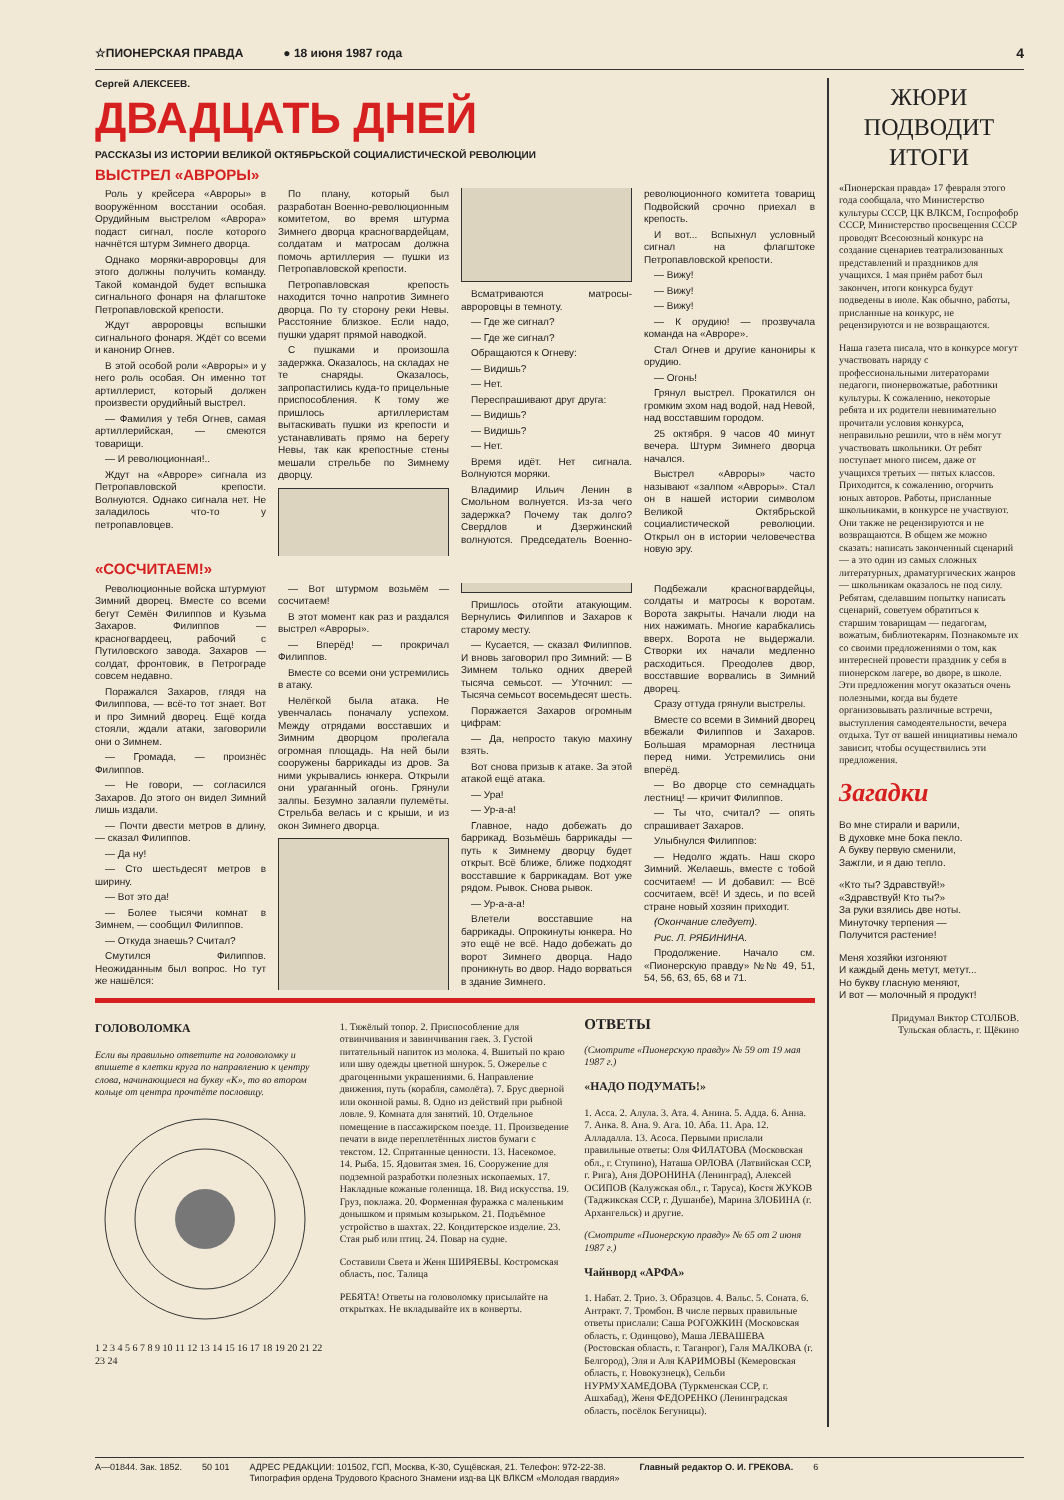☆ПИОНЕРСКАЯ ПРАВДА ● 18 июня 1987 года 4
Сергей АЛЕКСЕЕВ.
ДВАДЦАТЬ ДНЕЙ
РАССКАЗЫ ИЗ ИСТОРИИ ВЕЛИКОЙ ОКТЯБРЬСКОЙ СОЦИАЛИСТИЧЕСКОЙ РЕВОЛЮЦИИ
ВЫСТРЕЛ «АВРОРЫ»
Роль у крейсера «Авроры» в вооружённом восстании особая. Орудийным выстрелом «Аврора» подаст сигнал, после которого начнётся штурм Зимнего дворца.
Однако моряки-авроровцы для этого должны получить команду. Такой командой будет вспышка сигнального фонаря на флагштоке Петропавловской крепости.
Ждут авроровцы вспышки сигнального фонаря. Ждёт со всеми и канонир Огнев.
В этой особой роли «Авроры» и у него роль особая. Он именно тот артиллерист, который должен произвести орудийный выстрел.
— Фамилия у тебя Огнев, самая артиллерийская, — смеются товарищи.
— И революционная!..
Ждут на «Авроре» сигнала из Петропавловской крепости. Волнуются. Однако сигнала нет. Не заладилось что-то у петропавловцев.
По плану, который был разработан Военно-революционным комитетом, во время штурма Зимнего дворца красногвардейцам, солдатам и матросам должна помочь артиллерия — пушки из Петропавловской крепости.
Петропавловская крепость находится точно напротив Зимнего дворца. По ту сторону реки Невы. Расстояние близкое. Если надо, пушки ударят прямой наводкой.
С пушками и произошла задержка. Оказалось, на складах не те снаряды. Оказалось, запропастились куда-то прицельные приспособления. К тому же пришлось артиллеристам вытаскивать пушки из крепости и устанавливать прямо на берегу Невы, так как крепостные стены мешали стрельбе по Зимнему дворцу.
Всматриваются матросы-авроровцы в темноту.
— Где же сигнал?
— Где же сигнал?
Обращаются к Огневу:
— Видишь?
— Нет.
Переспрашивают друг друга:
— Видишь?
— Видишь?
— Нет.
Время идёт. Нет сигнала. Волнуются моряки.
Владимир Ильич Ленин в Смольном волнуется. Из-за чего задержка? Почему так долго? Свердлов и Дзержинский волнуются. Председатель Военно-революционного комитета товарищ Подвойский срочно приехал в крепость.
И вот... Вспыхнул условный сигнал на флагштоке Петропавловской крепости.
— Вижу!
— Вижу!
— Вижу!
— К орудию! — прозвучала команда на «Авроре».
Стал Огнев и другие канониры к орудию.
— Огонь!
Грянул выстрел. Прокатился он громким эхом над водой, над Невой, над восставшим городом.
25 октября. 9 часов 40 минут вечера. Штурм Зимнего дворца начался.
Выстрел «Авроры» часто называют «залпом «Авроры». Стал он в нашей истории символом Великой Октябрьской социалистической революции. Открыл он в истории человечества новую эру.
«СОСЧИТАЕМ!»
Революционные войска штурмуют Зимний дворец. Вместе со всеми бегут Семён Филиппов и Кузьма Захаров. Филиппов — красногвардеец, рабочий с Путиловского завода. Захаров — солдат, фронтовик, в Петрограде совсем недавно.
Поражался Захаров, глядя на Филиппова, — всё-то тот знает. Вот и про Зимний дворец. Ещё когда стояли, ждали атаки, заговорили они о Зимнем.
— Громада, — произнёс Филиппов.
— Не говори, — согласился Захаров. До этого он видел Зимний лишь издали.
— Почти двести метров в длину, — сказал Филиппов.
— Да ну!
— Сто шестьдесят метров в ширину.
— Вот это да!
— Более тысячи комнат в Зимнем, — сообщил Филиппов.
— Откуда знаешь? Считал?
Смутился Филиппов. Неожиданным был вопрос. Но тут же нашёлся:
— Вот штурмом возьмём — сосчитаем!
В этот момент как раз и раздался выстрел «Авроры».
— Вперёд! — прокричал Филиппов.
Вместе со всеми они устремились в атаку.
Нелёгкой была атака. Не увенчалась поначалу успехом. Между отрядами восставших и Зимним дворцом пролегала огромная площадь. На ней были сооружены баррикады из дров. За ними укрывались юнкера. Открыли они ураганный огонь. Грянули залпы. Безумно залаяли пулемёты. Стрельба велась и с крыши, и из окон Зимнего дворца.
Пришлось отойти атакующим. Вернулись Филиппов и Захаров к старому месту.
— Кусается, — сказал Филиппов. И вновь заговорил про Зимний: — В Зимнем только одних дверей тысяча семьсот. — Уточнил: — Тысяча семьсот восемьдесят шесть.
Поражается Захаров огромным цифрам:
— Да, непросто такую махину взять.
Вот снова призыв к атаке. За этой атакой ещё атака.
— Ура!
— Ур-а-а!
Главное, надо добежать до баррикад. Возьмёшь баррикады — путь к Зимнему дворцу будет открыт. Всё ближе, ближе подходят восставшие к баррикадам. Вот уже рядом. Рывок. Снова рывок.
— Ур-а-а-а!
Влетели восставшие на баррикады. Опрокинуты юнкера. Но это ещё не всё. Надо добежать до ворот Зимнего дворца. Надо проникнуть во двор. Надо ворваться в здание Зимнего.
Подбежали красногвардейцы, солдаты и матросы к воротам. Ворота закрыты. Начали люди на них нажимать. Многие карабкались вверх. Ворота не выдержали. Створки их начали медленно расходиться. Преодолев двор, восставшие ворвались в Зимний дворец.
Сразу оттуда грянули выстрелы.
Вместе со всеми в Зимний дворец вбежали Филиппов и Захаров. Большая мраморная лестница перед ними. Устремились они вперёд.
— Во дворце сто семнадцать лестниц! — кричит Филиппов.
— Ты что, считал? — опять спрашивает Захаров.
Улыбнулся Филиппов:
— Недолго ждать. Наш скоро Зимний. Желаешь, вместе с тобой сосчитаем! — И добавил: — Всё сосчитаем, всё! И здесь, и по всей стране новый хозяин приходит.
(Окончание следует).
Рис. Л. РЯБИНИНА.
Продолжение. Начало см. «Пионерскую правду» №№ 49, 51, 54, 56, 63, 65, 68 и 71.
ГОЛОВОЛОМКА
Если вы правильно ответите на головоломку и впишете в клетки круга по направлению к центру слова, начинающиеся на букву «К», то во втором кольце от центра прочтёте пословицу.
1 2 3 4 5 6 7 8 9 10 11 12 13 14 15 16 17 18 19 20 21 22 23 24
1. Тяжёлый топор. 2. Приспособление для отвинчивания и завинчивания гаек. 3. Густой питательный напиток из молока. 4. Вшитый по краю или шву одежды цветной шнурок. 5. Ожерелье с драгоценными украшениями. 6. Направление движения, путь (корабля, самолёта). 7. Брус дверной или оконной рамы. 8. Одно из действий при рыбной ловле. 9. Комната для занятий. 10. Отдельное помещение в пассажирском поезде. 11. Произведение печати в виде переплетённых листов бумаги с текстом. 12. Спрятанные ценности. 13. Насекомое. 14. Рыба. 15. Ядовитая змея. 16. Сооружение для подземной разработки полезных ископаемых. 17. Накладные кожаные голенища. 18. Вид искусства. 19. Груз, поклажа. 20. Форменная фуражка с маленьким донышком и прямым козырьком. 21. Подъёмное устройство в шахтах. 22. Кондитерское изделие. 23. Стая рыб или птиц. 24. Повар на судне.
Составили Света и Женя ШИРЯЕВЫ. Костромская область, пос. Талица
РЕБЯТА! Ответы на головоломку присылайте на открытках. Не вкладывайте их в конверты.
ОТВЕТЫ
(Смотрите «Пионерскую правду» № 59 от 19 мая 1987 г.)
«НАДО ПОДУМАТЬ!»
1. Асса. 2. Алула. 3. Ата. 4. Анина. 5. Адда. 6. Анна. 7. Анка. 8. Ана. 9. Ага. 10. Аба. 11. Ара. 12. Алладалла. 13. Асоса. Первыми прислали правильные ответы: Оля ФИЛАТОВА (Московская обл., г. Ступино), Наташа ОРЛОВА (Латвийская ССР, г. Рига), Аня ДОРОНИНА (Ленинград), Алексей ОСИПОВ (Калужская обл., г. Таруса), Костя ЖУКОВ (Таджикская ССР, г. Душанбе), Марина ЗЛОБИНА (г. Архангельск) и другие.
(Смотрите «Пионерскую правду» № 65 от 2 июня 1987 г.)
Чайнворд «АРФА»
1. Набат. 2. Трио. 3. Образцов. 4. Вальс. 5. Соната. 6. Антракт. 7. Тромбон. В числе первых правильные ответы прислали: Саша РОГОЖКИН (Московская область, г. Одинцово), Маша ЛЕВАШЕВА (Ростовская область, г. Таганрог), Галя МАЛКОВА (г. Белгород), Эля и Аля КАРИМОВЫ (Кемеровская область, г. Новокузнецк), Сельби НУРМУХАМЕДОВА (Туркменская ССР, г. Ашхабад), Женя ФЕДОРЕНКО (Ленинградская область, посёлок Бегуницы).
ЖЮРИ ПОДВОДИТ ИТОГИ
«Пионерская правда» 17 февраля этого года сообщала, что Министерство культуры СССР, ЦК ВЛКСМ, Госпрофобр СССР, Министерство просвещения СССР проводят Всесоюзный конкурс на создание сценариев театрализованных представлений и праздников для учащихся. 1 мая приём работ был закончен, итоги конкурса будут подведены в июле. Как обычно, работы, присланные на конкурс, не рецензируются и не возвращаются.
Наша газета писала, что в конкурсе могут участвовать наряду с профессиональными литераторами педагоги, пионервожатые, работники культуры. К сожалению, некоторые ребята и их родители невнимательно прочитали условия конкурса, неправильно решили, что в нём могут участвовать школьники. От ребят поступает много писем, даже от учащихся третьих — пятых классов. Приходится, к сожалению, огорчить юных авторов. Работы, присланные школьниками, в конкурсе не участвуют. Они также не рецензируются и не возвращаются. В общем же можно сказать: написать законченный сценарий — а это один из самых сложных литературных, драматургических жанров — школьникам оказалось не под силу. Ребятам, сделавшим попытку написать сценарий, советуем обратиться к старшим товарищам — педагогам, вожатым, библиотекарям. Познакомьте их со своими предложениями о том, как интересней провести праздник у себя в пионерском лагере, во дворе, в школе. Эти предложения могут оказаться очень полезными, когда вы будете организовывать различные встречи, выступления самодеятельности, вечера отдыха. Тут от вашей инициативы немало зависит, чтобы осуществились эти предложения.
Загадки
Во мне стирали и варили,
В духовке мне бока пекло.
А букву первую сменили,
Зажгли, и я даю тепло.
«Кто ты? Здравствуй!»
«Здравствуй! Кто ты?»
За руки взялись две ноты.
Минуточку терпения —
Получится растение!
Меня хозяйки изгоняют
И каждый день метут, метут...
Но букву гласную меняют,
И вот — молочный я продукт!
Придумал Виктор СТОЛБОВ.
Тульская область, г. Щёкино
А—01844. Зак. 1852. 50 101 АДРЕС РЕДАКЦИИ: 101502, ГСП, Москва, К-30, Сущёвская, 21. Телефон: 972-22-38.
Типография ордена Трудового Красного Знамени изд-ва ЦК ВЛКСМ «Молодая гвардия» Главный редактор О. И. ГРЕКОВА. 6